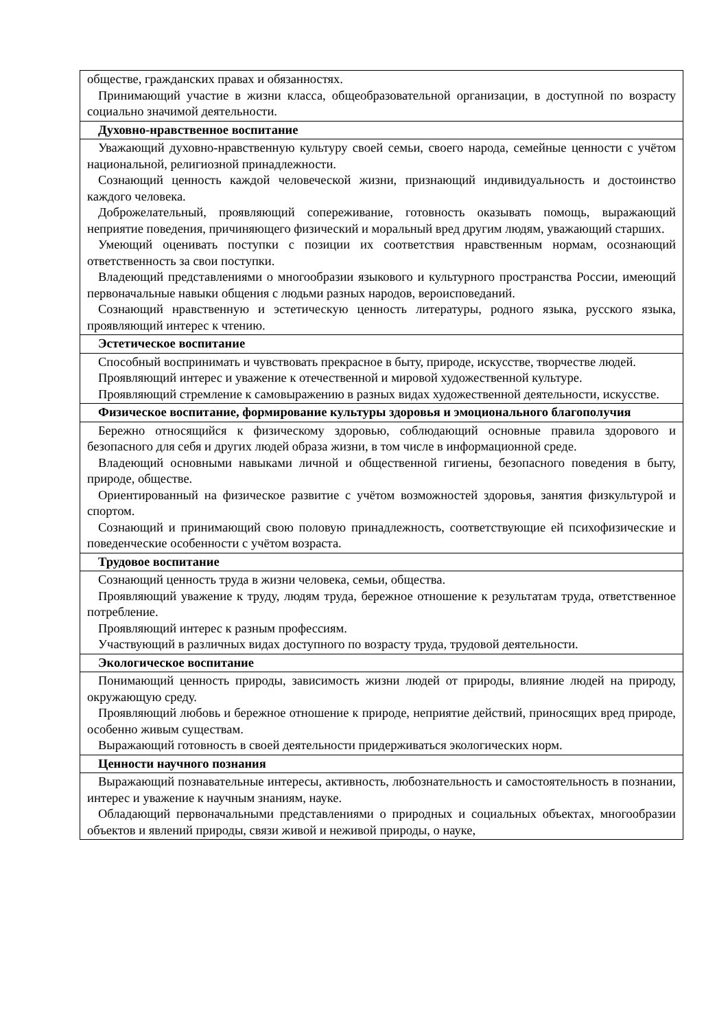| обществе, гражданских правах и обязанностях. Принимающий участие в жизни класса, общеобразовательной организации, в доступной по возрасту социально значимой деятельности. |
| Духовно-нравственное воспитание |
| Уважающий духовно-нравственную культуру своей семьи, своего народа, семейные ценности с учётом национальной, религиозной принадлежности. Сознающий ценность каждой человеческой жизни, признающий индивидуальность и достоинство каждого человека. Доброжелательный, проявляющий сопереживание, готовность оказывать помощь, выражающий неприятие поведения, причиняющего физический и моральный вред другим людям, уважающий старших. Умеющий оценивать поступки с позиции их соответствия нравственным нормам, осознающий ответственность за свои поступки. Владеющий представлениями о многообразии языкового и культурного пространства России, имеющий первоначальные навыки общения с людьми разных народов, вероисповеданий. Сознающий нравственную и эстетическую ценность литературы, родного языка, русского языка, проявляющий интерес к чтению. |
| Эстетическое воспитание |
| Способный воспринимать и чувствовать прекрасное в быту, природе, искусстве, творчестве людей. Проявляющий интерес и уважение к отечественной и мировой художественной культуре. Проявляющий стремление к самовыражению в разных видах художественной деятельности, искусстве. |
| Физическое воспитание, формирование культуры здоровья и эмоционального благополучия |
| Бережно относящийся к физическому здоровью, соблюдающий основные правила здорового и безопасного для себя и других людей образа жизни, в том числе в информационной среде. Владеющий основными навыками личной и общественной гигиены, безопасного поведения в быту, природе, обществе. Ориентированный на физическое развитие с учётом возможностей здоровья, занятия физкультурой и спортом. Сознающий и принимающий свою половую принадлежность, соответствующие ей психофизические и поведенческие особенности с учётом возраста. |
| Трудовое воспитание |
| Сознающий ценность труда в жизни человека, семьи, общества. Проявляющий уважение к труду, людям труда, бережное отношение к результатам труда, ответственное потребление. Проявляющий интерес к разным профессиям. Участвующий в различных видах доступного по возрасту труда, трудовой деятельности. |
| Экологическое воспитание |
| Понимающий ценность природы, зависимость жизни людей от природы, влияние людей на природу, окружающую среду. Проявляющий любовь и бережное отношение к природе, неприятие действий, приносящих вред природе, особенно живым существам. Выражающий готовность в своей деятельности придерживаться экологических норм. |
| Ценности научного познания |
| Выражающий познавательные интересы, активность, любознательность и самостоятельность в познании, интерес и уважение к научным знаниям, науке. Обладающий первоначальными представлениями о природных и социальных объектах, многообразии объектов и явлений природы, связи живой и неживой природы, о науке, |